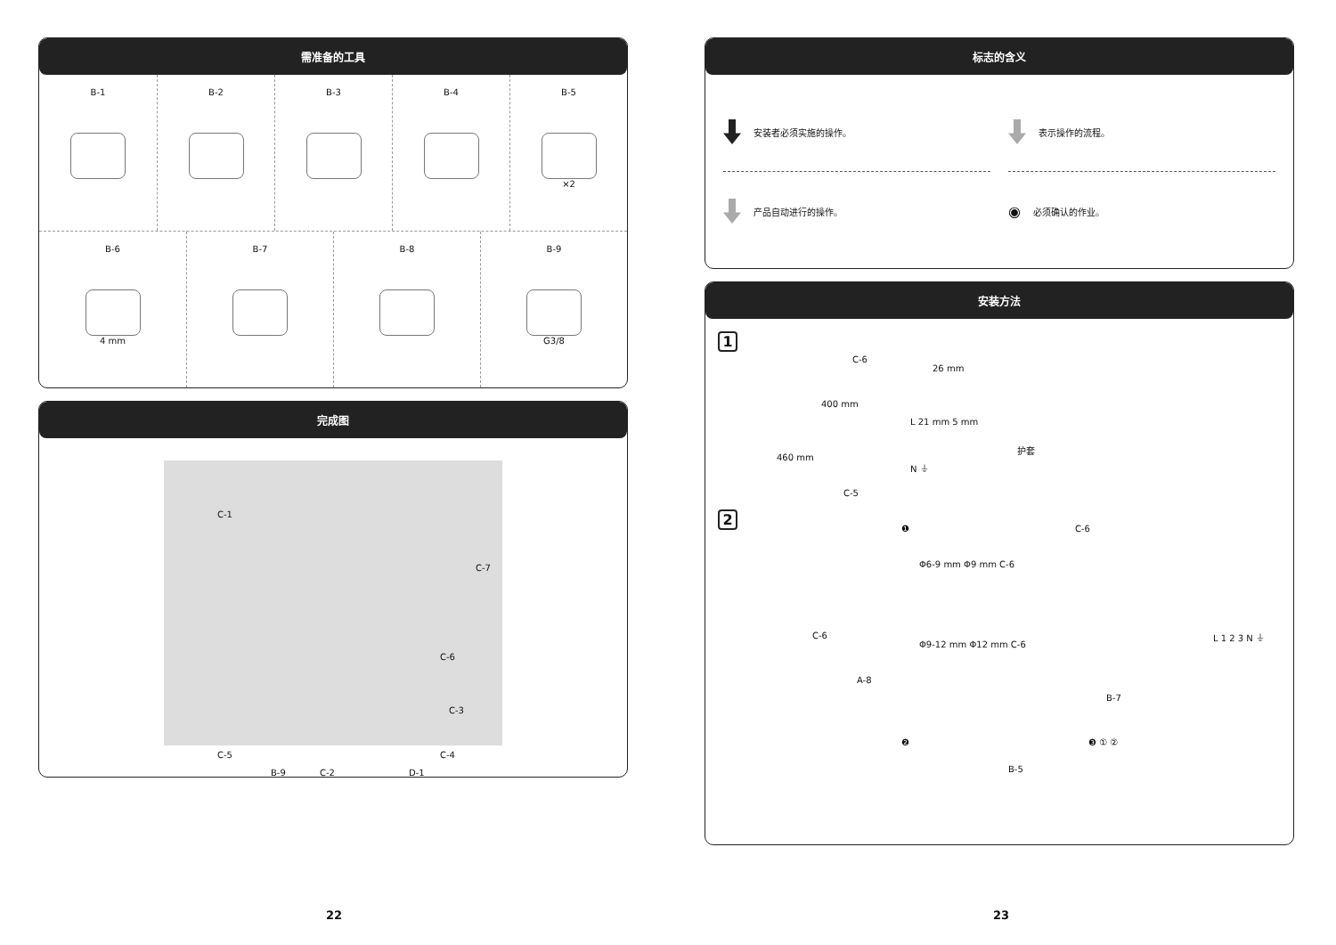需准备的工具
B-1
B-2
B-3
B-4
B-5
×2
B-6
4 mm
B-7
B-8
B-9
G3/8
完成图
C-1
C-7
C-6
C-3
C-4 C-5
B-9 C-2 D-1
标志的含义
安装者必须实施的操作。
表示操作的流程。
产品自动进行的操作。
◉ 必须确认的作业。
安装方法
1
C-6
400 mm
460 mm
C-5
26 mm
L 21 mm 5 mm
护套
N ⏚
2
C-6
A-8
❶
Φ6-9 mm Φ9 mm C-6
Φ9-12 mm Φ12 mm C-6
C-6
B-7
L 1 2 3 N ⏚
❷
B-5
❸ ① ②
22 23